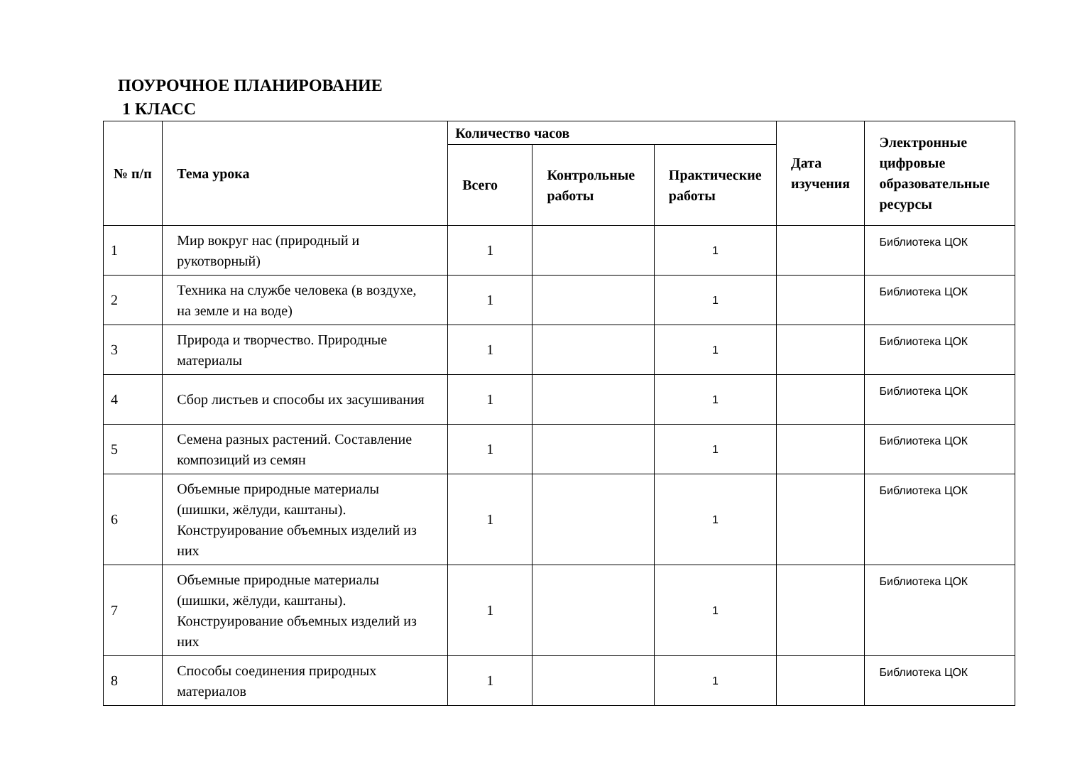ПОУРОЧНОЕ ПЛАНИРОВАНИЕ
1 КЛАСС
| № п/п | Тема урока | Количество часов | | | Дата изучения | Электронные цифровые образовательные ресурсы |
| --- | --- | --- | --- | --- | --- | --- |
| | | Всего | Контрольные работы | Практические работы | | |
| 1 | Мир вокруг нас (природный и рукотворный) | 1 | | 1 | | Библиотека ЦОК |
| 2 | Техника на службе человека (в воздухе, на земле и на воде) | 1 | | 1 | | Библиотека ЦОК |
| 3 | Природа и творчество. Природные материалы | 1 | | 1 | | Библиотека ЦОК |
| 4 | Сбор листьев и способы их засушивания | 1 | | 1 | | Библиотека ЦОК |
| 5 | Семена разных растений. Составление композиций из семян | 1 | | 1 | | Библиотека ЦОК |
| 6 | Объемные природные материалы (шишки, жёлуди, каштаны). Конструирование объемных изделий из них | 1 | | 1 | | Библиотека ЦОК |
| 7 | Объемные природные материалы (шишки, жёлуди, каштаны). Конструирование объемных изделий из них | 1 | | 1 | | Библиотека ЦОК |
| 8 | Способы соединения природных материалов | 1 | | 1 | | Библиотека ЦОК |